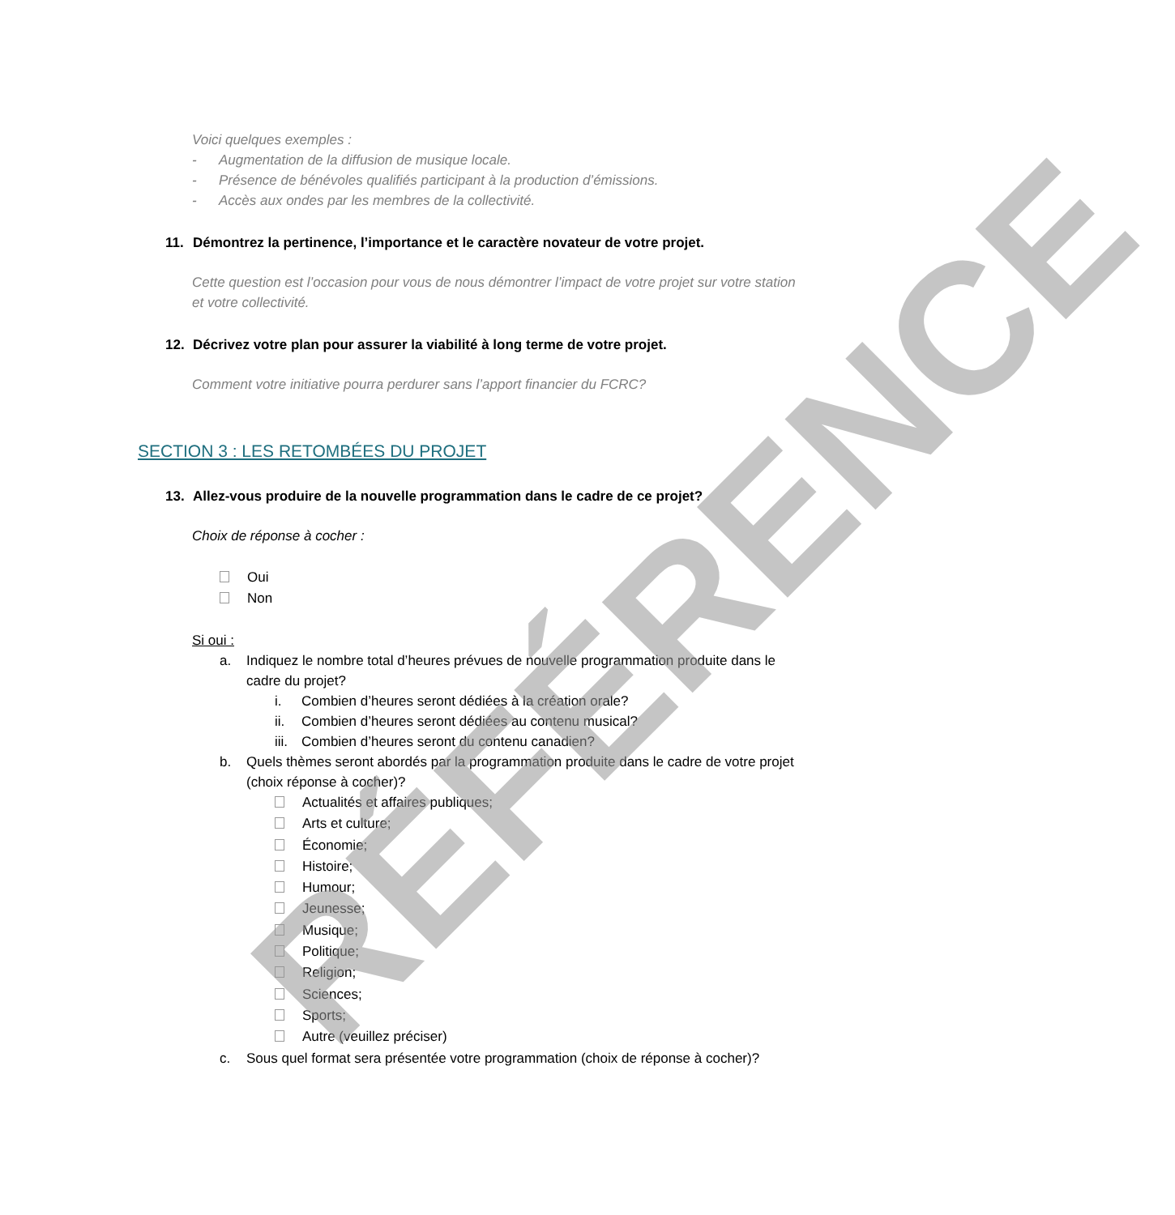Voici quelques exemples :
- Augmentation de la diffusion de musique locale.
- Présence de bénévoles qualifiés participant à la production d’émissions.
- Accès aux ondes par les membres de la collectivité.
11. Démontrez la pertinence, l’importance et le caractère novateur de votre projet.
Cette question est l’occasion pour vous de nous démontrer l’impact de votre projet sur votre station et votre collectivité.
12. Décrivez votre plan pour assurer la viabilité à long terme de votre projet.
Comment votre initiative pourra perdurer sans l’apport financier du FCRC?
SECTION 3 : LES RETOMBÉES DU PROJET
13. Allez-vous produire de la nouvelle programmation dans le cadre de ce projet?
Choix de réponse à cocher :
Oui
Non
Si oui :
a. Indiquez le nombre total d’heures prévues de nouvelle programmation produite dans le cadre du projet?
i. Combien d’heures seront dédiées à la création orale?
ii. Combien d’heures seront dédiées au contenu musical?
iii. Combien d’heures seront du contenu canadien?
b. Quels thèmes seront abordés par la programmation produite dans le cadre de votre projet (choix réponse à cocher)?
Actualités et affaires publiques;
Arts et culture;
Économie;
Histoire;
Humour;
Jeunesse;
Musique;
Politique;
Religion;
Sciences;
Sports;
Autre (veuillez préciser)
c. Sous quel format sera présentée votre programmation (choix de réponse à cocher)?
RÉFÉRENCE